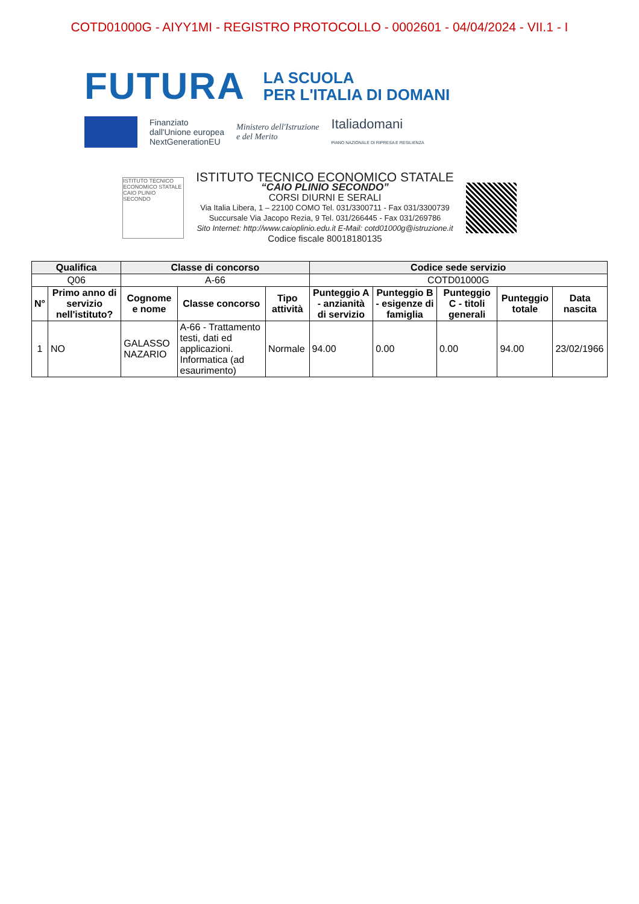COTD01000G - AIYY1MI - REGISTRO PROTOCOLLO - 0002601 - 04/04/2024 - VII.1 - I
FUTURA
LA SCUOLA
PER L'ITALIA DI DOMANI
Finanziato
dall'Unione europea
NextGenerationEU
Ministero dell'Istruzione
e del Merito
Italiadomani
PIANO NAZIONALE DI RIPRESA E RESILIENZA
ISTITUTO TECNICO
ECONOMICO STATALE
CAIO PLINIO SECONDO
ISTITUTO TECNICO ECONOMICO STATALE
“CAIO PLINIO SECONDO”
CORSI DIURNI E SERALI
Via Italia Libera, 1 – 22100 COMO Tel. 031/3300711 - Fax 031/3300739
Succursale Via Jacopo Rezia, 9 Tel. 031/266445 - Fax 031/269786
Sito Internet: http://www.caioplinio.edu.it E-Mail: cotd01000g@istruzione.it
Codice fiscale 80018180135
| Qualifica | | Classe di concorso | | | Codice sede servizio | | | | |
| --- | --- | --- | --- | --- | --- | --- | --- | --- | --- |
| Q06 | | A-66 | | | COTD01000G | | | | |
| N° | Primo anno di servizio nell'istituto? | Cognome e nome | Classe concorso | Tipo attività | Punteggio A - anzianità di servizio | Punteggio B - esigenze di famiglia | Punteggio C - titoli generali | Punteggio totale | Data nascita |
| 1 | NO | GALASSO NAZARIO | A-66 - Trattamento testi, dati ed applicazioni. Informatica (ad esaurimento) | Normale | 94.00 | 0.00 | 0.00 | 94.00 | 23/02/1966 |